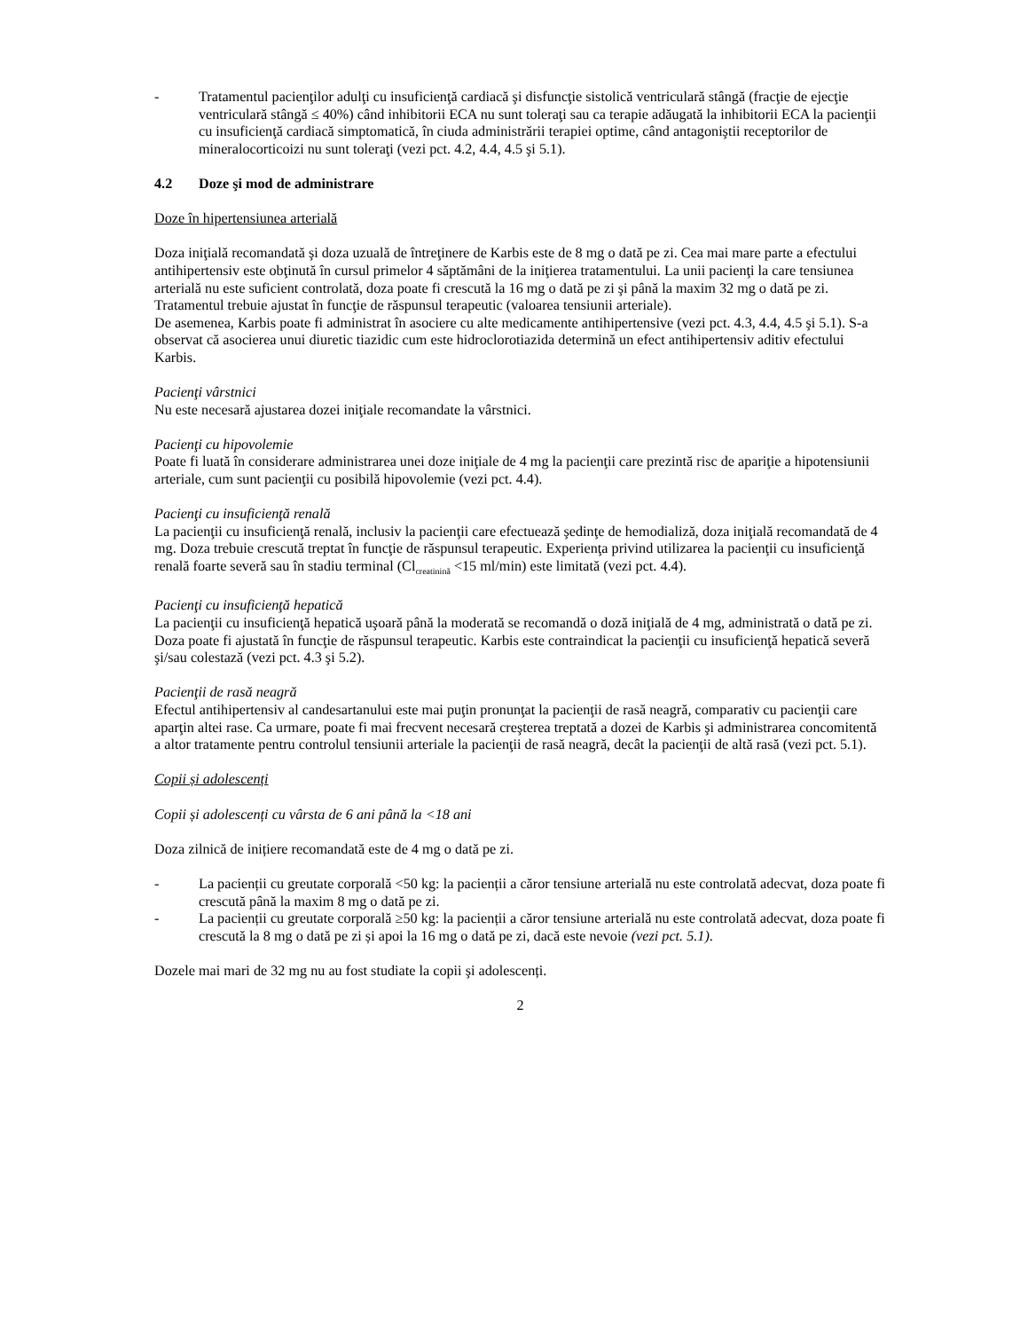- Tratamentul pacienţilor adulţi cu insuficienţă cardiacă şi disfuncţie sistolică ventriculară stângă (fracţie de ejecţie ventriculară stângă ≤ 40%) când inhibitorii ECA nu sunt toleraţi sau ca terapie adăugată la inhibitorii ECA la pacienţii cu insuficienţă cardiacă simptomatică, în ciuda administrării terapiei optime, când antagoniştii receptorilor de mineralocorticoizi nu sunt toleraţi (vezi pct. 4.2, 4.4, 4.5 şi 5.1).
4.2 Doze şi mod de administrare
Doze în hipertensiunea arterială
Doza iniţială recomandată şi doza uzuală de întreţinere de Karbis este de 8 mg o dată pe zi. Cea mai mare parte a efectului antihipertensiv este obţinută în cursul primelor 4 săptămâni de la iniţierea tratamentului. La unii pacienţi la care tensiunea arterială nu este suficient controlată, doza poate fi crescută la 16 mg o dată pe zi şi până la maxim 32 mg o dată pe zi.
Tratamentul trebuie ajustat în funcţie de răspunsul terapeutic (valoarea tensiunii arteriale).
De asemenea, Karbis poate fi administrat în asociere cu alte medicamente antihipertensive (vezi pct. 4.3, 4.4, 4.5 şi 5.1). S-a observat că asocierea unui diuretic tiazidic cum este hidroclorotiazida determină un efect antihipertensiv aditiv efectului Karbis.
Pacienţi vârstnici
Nu este necesară ajustarea dozei iniţiale recomandate la vârstnici.
Pacienţi cu hipovolemie
Poate fi luată în considerare administrarea unei doze iniţiale de 4 mg la pacienţii care prezintă risc de apariţie a hipotensiunii arteriale, cum sunt pacienţii cu posibilă hipovolemie (vezi pct. 4.4).
Pacienţi cu insuficienţă renală
La pacienţii cu insuficienţă renală, inclusiv la pacienţii care efectuează şedinţe de hemodializă, doza iniţială recomandată de 4 mg. Doza trebuie crescută treptat în funcţie de răspunsul terapeutic. Experienţa privind utilizarea la pacienţii cu insuficienţă renală foarte severă sau în stadiu terminal (Cl<sub>creatinină</sub> <15 ml/min) este limitată (vezi pct. 4.4).
Pacienţi cu insuficienţă hepatică
La pacienţii cu insuficienţă hepatică uşoară până la moderată se recomandă o doză iniţială de 4 mg, administrată o dată pe zi. Doza poate fi ajustată în funcţie de răspunsul terapeutic. Karbis este contraindicat la pacienţii cu insuficienţă hepatică severă şi/sau colestază (vezi pct. 4.3 şi 5.2).
Pacienţii de rasă neagră
Efectul antihipertensiv al candesartanului este mai puţin pronunţat la pacienţii de rasă neagră, comparativ cu pacienţii care aparţin altei rase. Ca urmare, poate fi mai frecvent necesară creşterea treptată a dozei de Karbis şi administrarea concomitentă a altor tratamente pentru controlul tensiunii arteriale la pacienţii de rasă neagră, decât la pacienţii de altă rasă (vezi pct. 5.1).
Copii și adolescenți
Copii și adolescenți cu vârsta de 6 ani până la <18 ani
Doza zilnică de inițiere recomandată este de 4 mg o dată pe zi.
- La pacienții cu greutate corporală <50 kg: la pacienții a căror tensiune arterială nu este controlată adecvat, doza poate fi crescută până la maxim 8 mg o dată pe zi.
- La pacienții cu greutate corporală ≥50 kg: la pacienții a căror tensiune arterială nu este controlată adecvat, doza poate fi crescută la 8 mg o dată pe zi și apoi la 16 mg o dată pe zi, dacă este nevoie (vezi pct. 5.1).
Dozele mai mari de 32 mg nu au fost studiate la copii şi adolescenți.
2